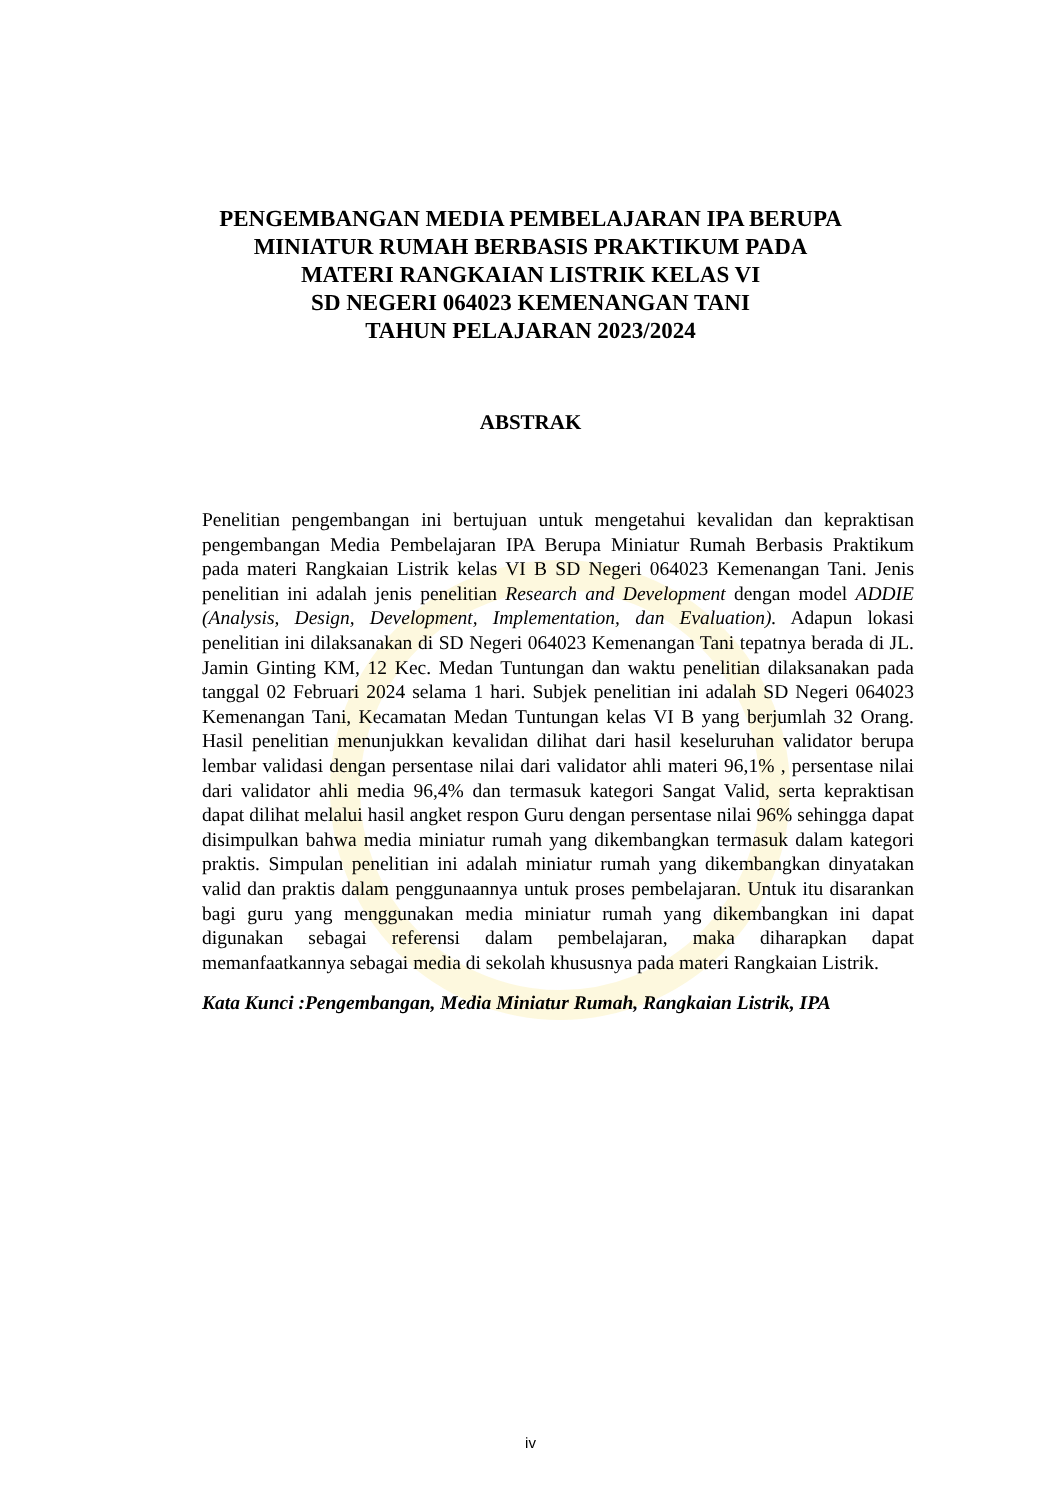PENGEMBANGAN MEDIA PEMBELAJARAN IPA BERUPA
MINIATUR RUMAH BERBASIS PRAKTIKUM PADA
MATERI RANGKAIAN LISTRIK KELAS VI
SD NEGERI 064023 KEMENANGAN TANI
TAHUN PELAJARAN 2023/2024
ABSTRAK
Penelitian pengembangan ini bertujuan untuk mengetahui kevalidan dan kepraktisan pengembangan Media Pembelajaran IPA Berupa Miniatur Rumah Berbasis Praktikum pada materi Rangkaian Listrik kelas VI B SD Negeri 064023 Kemenangan Tani. Jenis penelitian ini adalah jenis penelitian Research and Development dengan model ADDIE (Analysis, Design, Development, Implementation, dan Evaluation). Adapun lokasi penelitian ini dilaksanakan di SD Negeri 064023 Kemenangan Tani tepatnya berada di JL. Jamin Ginting KM, 12 Kec. Medan Tuntungan dan waktu penelitian dilaksanakan pada tanggal 02 Februari 2024 selama 1 hari. Subjek penelitian ini adalah SD Negeri 064023 Kemenangan Tani, Kecamatan Medan Tuntungan kelas VI B yang berjumlah 32 Orang. Hasil penelitian menunjukkan kevalidan dilihat dari hasil keseluruhan validator berupa lembar validasi dengan persentase nilai dari validator ahli materi 96,1% , persentase nilai dari validator ahli media 96,4% dan termasuk kategori Sangat Valid, serta kepraktisan dapat dilihat melalui hasil angket respon Guru dengan persentase nilai 96% sehingga dapat disimpulkan bahwa media miniatur rumah yang dikembangkan termasuk dalam kategori praktis. Simpulan penelitian ini adalah miniatur rumah yang dikembangkan dinyatakan valid dan praktis dalam penggunaannya untuk proses pembelajaran. Untuk itu disarankan bagi guru yang menggunakan media miniatur rumah yang dikembangkan ini dapat digunakan sebagai referensi dalam pembelajaran, maka diharapkan dapat memanfaatkannya sebagai media di sekolah khususnya pada materi Rangkaian Listrik.
Kata Kunci :Pengembangan, Media Miniatur Rumah, Rangkaian Listrik, IPA
iv